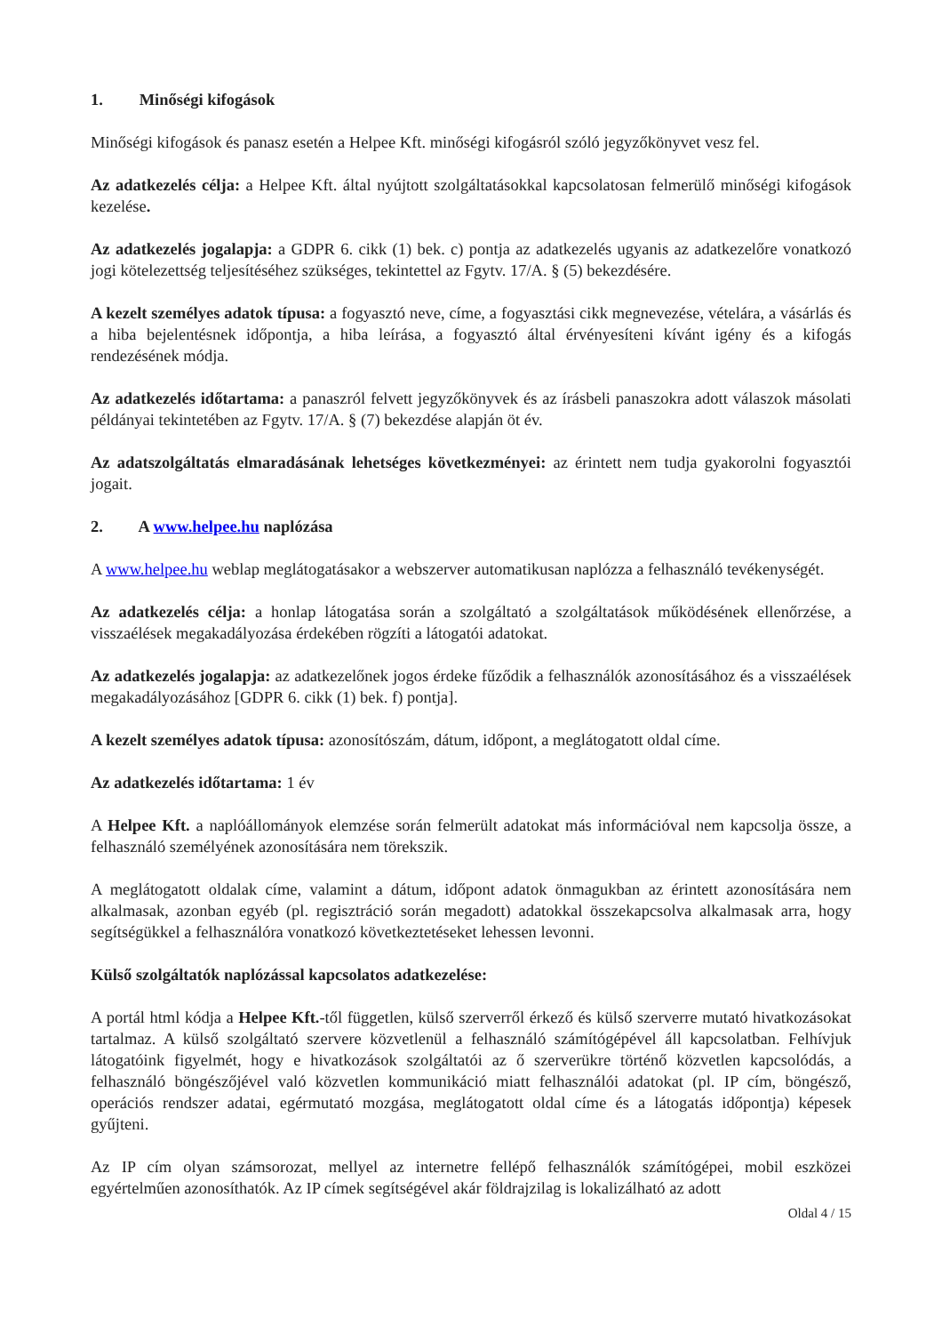1. Minőségi kifogások
Minőségi kifogások és panasz esetén a Helpee Kft. minőségi kifogásról szóló jegyzőkönyvet vesz fel.
Az adatkezelés célja: a Helpee Kft. által nyújtott szolgáltatásokkal kapcsolatosan felmerülő minőségi kifogások kezelése.
Az adatkezelés jogalapja: a GDPR 6. cikk (1) bek. c) pontja az adatkezelés ugyanis az adatkezelőre vonatkozó jogi kötelezettség teljesítéséhez szükséges, tekintettel az Fgytv. 17/A. § (5) bekezdésére.
A kezelt személyes adatok típusa: a fogyasztó neve, címe, a fogyasztási cikk megnevezése, vételára, a vásárlás és a hiba bejelentésnek időpontja, a hiba leírása, a fogyasztó által érvényesíteni kívánt igény és a kifogás rendezésének módja.
Az adatkezelés időtartama: a panaszról felvett jegyzőkönyvek és az írásbeli panaszokra adott válaszok másolati példányai tekintetében az Fgytv. 17/A. § (7) bekezdése alapján öt év.
Az adatszolgáltatás elmaradásának lehetséges következményei: az érintett nem tudja gyakorolni fogyasztói jogait.
2. A www.helpee.hu naplózása
A www.helpee.hu weblap meglátogatásakor a webszerver automatikusan naplózza a felhasználó tevékenységét.
Az adatkezelés célja: a honlap látogatása során a szolgáltató a szolgáltatások működésének ellenőrzése, a visszaélések megakadályozása érdekében rögzíti a látogatói adatokat.
Az adatkezelés jogalapja: az adatkezelőnek jogos érdeke fűződik a felhasználók azonosításához és a visszaélések megakadályozásához [GDPR 6. cikk (1) bek. f) pontja].
A kezelt személyes adatok típusa: azonosítószám, dátum, időpont, a meglátogatott oldal címe.
Az adatkezelés időtartama: 1 év
A Helpee Kft. a naplóállományok elemzése során felmerült adatokat más információval nem kapcsolja össze, a felhasználó személyének azonosítására nem törekszik.
A meglátogatott oldalak címe, valamint a dátum, időpont adatok önmagukban az érintett azonosítására nem alkalmasak, azonban egyéb (pl. regisztráció során megadott) adatokkal összekapcsolva alkalmasak arra, hogy segítségükkel a felhasználóra vonatkozó következtetéseket lehessen levonni.
Külső szolgáltatók naplózással kapcsolatos adatkezelése:
A portál html kódja a Helpee Kft.-től független, külső szerverről érkező és külső szerverre mutató hivatkozásokat tartalmaz. A külső szolgáltató szervere közvetlenül a felhasználó számítógépével áll kapcsolatban. Felhívjuk látogatóink figyelmét, hogy e hivatkozások szolgáltatói az ő szerverükre történő közvetlen kapcsolódás, a felhasználó böngészőjével való közvetlen kommunikáció miatt felhasználói adatokat (pl. IP cím, böngésző, operációs rendszer adatai, egérmutató mozgása, meglátogatott oldal címe és a látogatás időpontja) képesek gyűjteni.
Az IP cím olyan számsorozat, mellyel az internetre fellépő felhasználók számítógépei, mobil eszközei egyértelműen azonosíthatók. Az IP címek segítségével akár földrajzilag is lokalizálható az adott
Oldal 4 / 15